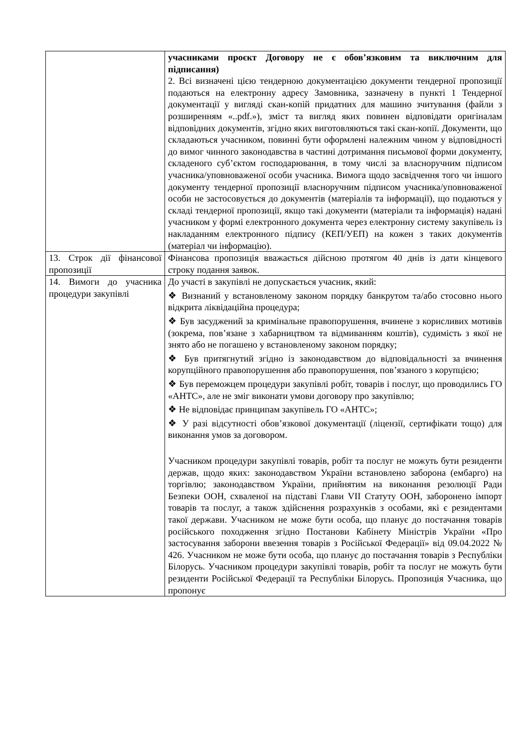| | учасниками проєкт Договору не є обов’язковим та виключним для підписання) 2. Всі визначені цією тендерною документацією документи тендерної пропозиції подаються на електронну адресу Замовника, зазначену в пункті 1 Тендерної документації у вигляді скан-копій придатних для машино зчитування (файли з розширенням «..pdf.»), зміст та вигляд яких повинен відповідати оригіналам відповідних документів, згідно яких виготовляються такі скан-копії. Документи, що складаються учасником, повинні бути оформлені належним чином у відповідності до вимог чинного законодавства в частині дотримання письмової форми документу, складеного суб’єктом господарювання, в тому числі за власноручним підписом учасника/уповноваженої особи учасника. Вимога щодо засвідчення того чи іншого документу тендерної пропозиції власноручним підписом учасника/уповноваженої особи не застосовується до документів (матеріалів та інформації), що подаються у складі тендерної пропозиції, якщо такі документи (матеріали та інформація) надані учасником у формі електронного документа через електронну систему закупівель із накладанням електронного підпису (КЕП/УЕП) на кожен з таких документів (матеріал чи інформацію). |
| 13. Строк дії фінансової пропозиції | Фінансова пропозиція вважається дійсною протягом 40 днів із дати кінцевого строку подання заявок. |
| 14. Вимоги до учасника процедури закупівлі | До участі в закупівлі не допускається учасник, який: ❖ Визнаний у встановленому законом порядку банкрутом та/або стосовно нього відкрита ліквідаційна процедура; ❖ Був засуджений за кримінальне правопорушення, вчинене з корисливих мотивів (зокрема, пов’язане з хабарництвом та відмиванням коштів), судимість з якої не знято або не погашено у встановленому законом порядку; ❖ Був притягнутий згідно із законодавством до відповідальності за вчинення корупційного правопорушення або правопорушення, пов’язаного з корупцією; ❖ Був переможцем процедури закупівлі робіт, товарів і послуг, що проводились ГО «АНТС», але не зміг виконати умови договору про закупівлю; ❖ Не відповідає принципам закупівель ГО «АНТС»; ❖ У разі відсутності обов’язкової документації (ліцензії, сертифікати тощо) для виконання умов за договором. Учасником процедури закупівлі товарів, робіт та послуг не можуть бути резиденти держав, щодо яких: законодавством України встановлено заборона (ембарго) на торгівлю; законодавством України, прийнятим на виконання резолюції Ради Безпеки ООН, схваленої на підставі Глави VII Статуту ООН, заборонено імпорт товарів та послуг, а також здійснення розрахунків з особами, які є резидентами такої держави. Учасником не може бути особа, що планує до постачання товарів російського походження згідно Постанови Кабінету Міністрів України «Про застосування заборони ввезення товарів з Російської Федерації» від 09.04.2022 № 426. Учасником не може бути особа, що планує до постачання товарів з Республіки Білорусь. Учасником процедури закупівлі товарів, робіт та послуг не можуть бути резиденти Російської Федерації та Республіки Білорусь. Пропозиція Учасника, що пропонує |